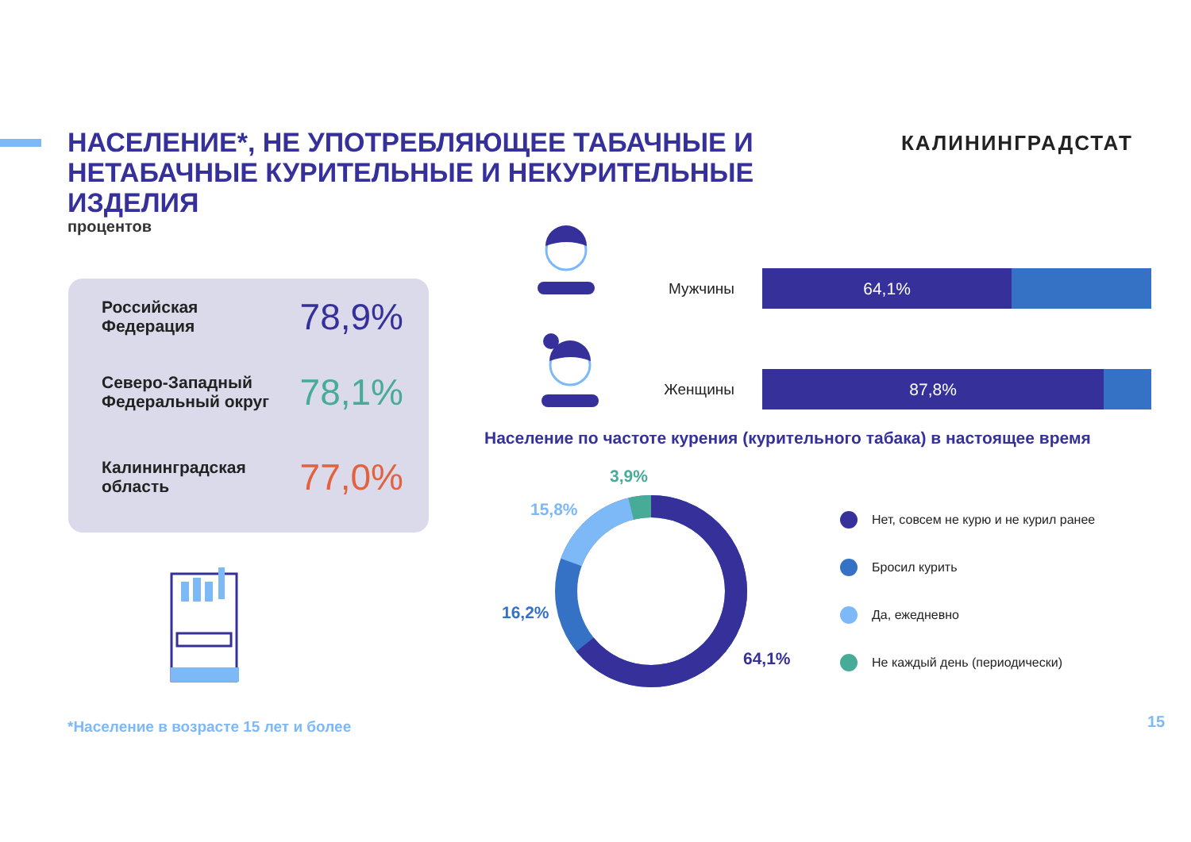НАСЕЛЕНИЕ*, НЕ УПОТРЕБЛЯЮЩЕЕ ТАБАЧНЫЕ И НЕТАБАЧНЫЕ КУРИТЕЛЬНЫЕ И НЕКУРИТЕЛЬНЫЕ ИЗДЕЛИЯ
процентов
КАЛИНИНГРАДСТАТ
Российская
Федерация
78,9%
Северо-Западный
Федеральный округ
78,1%
Калининградская
область
77,0%
Мужчины
64,1%
Женщины
87,8%
Население по частоте курения (курительного табака) в настоящее время
3,9%
15,8%
16,2%
64,1%
Нет, совсем не курю и не курил ранее
Бросил курить
Да, ежедневно
Не каждый день (периодически)
*Население в возрасте 15 лет и более
15